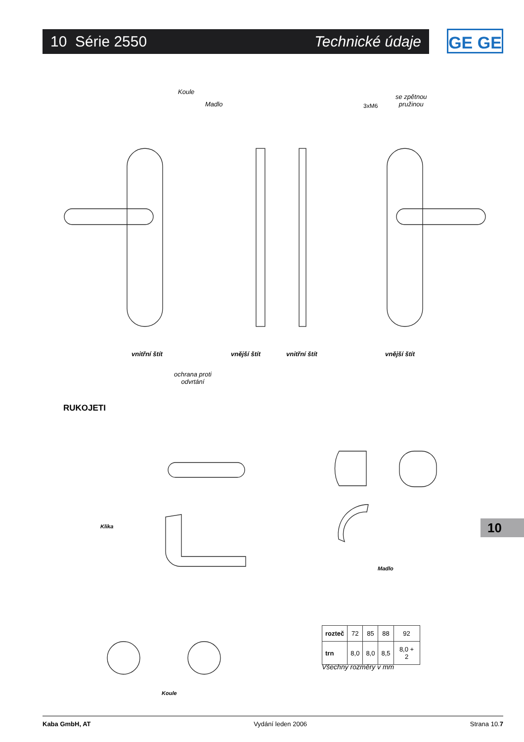10 Série 2550 Technické údaje GE GE
Koule
Madlo 3xM6
se zpětnou
pružinou
vnitřní štít vnější štít vnitřní štít vnější štít
ochrana proti
odvrtání
RUKOJETI
Klika
Madlo
Koule
| rozteč | 72 | 85 | 88 | 92 |
| trn | 8,0 | 8,0 | 8,5 | 8,0 + 2 |
Všechny rozměry v mm
10
Kaba GmbH, AT Vydání leden 2006 Strana 10.7